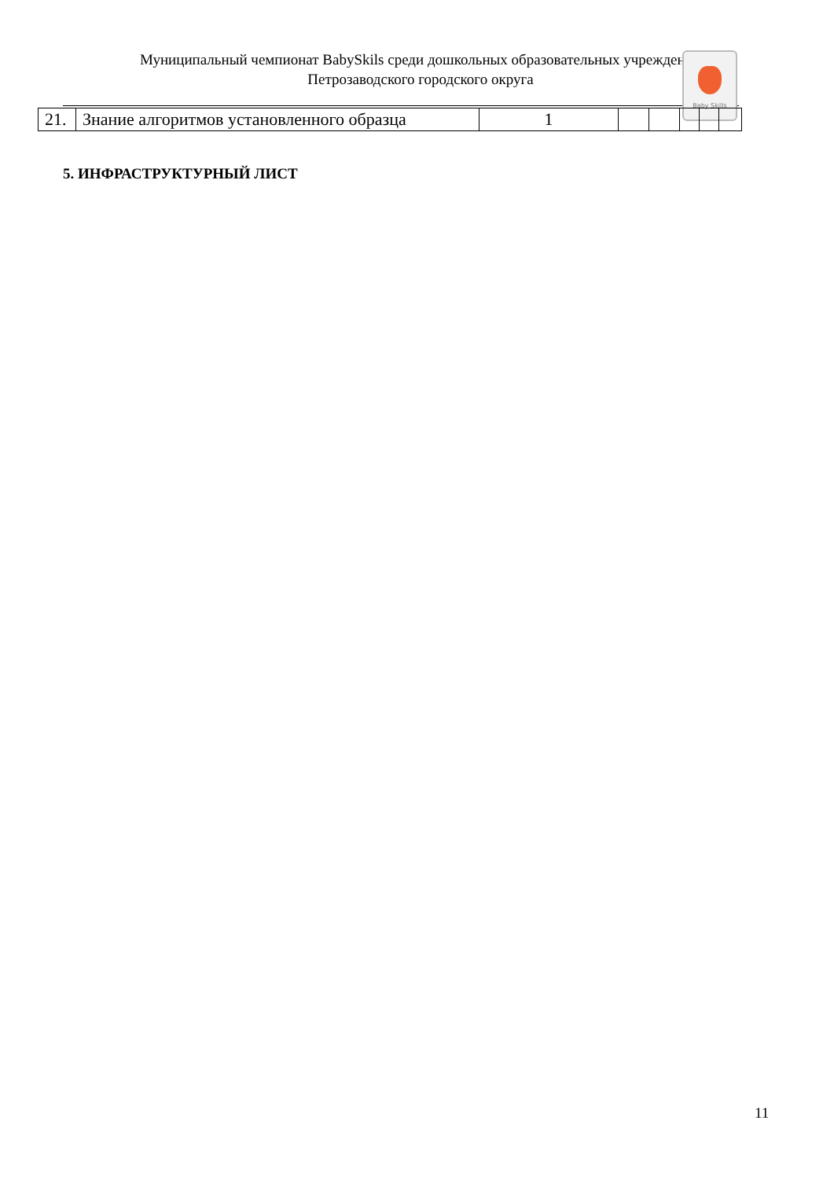Муниципальный чемпионат BabySkils среди дошкольных образовательных учреждений
Петрозаводского городского округа
Baby Skills
| 21. | Знание алгоритмов установленного образца | 1 | | | | | |
5. ИНФРАСТРУКТУРНЫЙ ЛИСТ
11